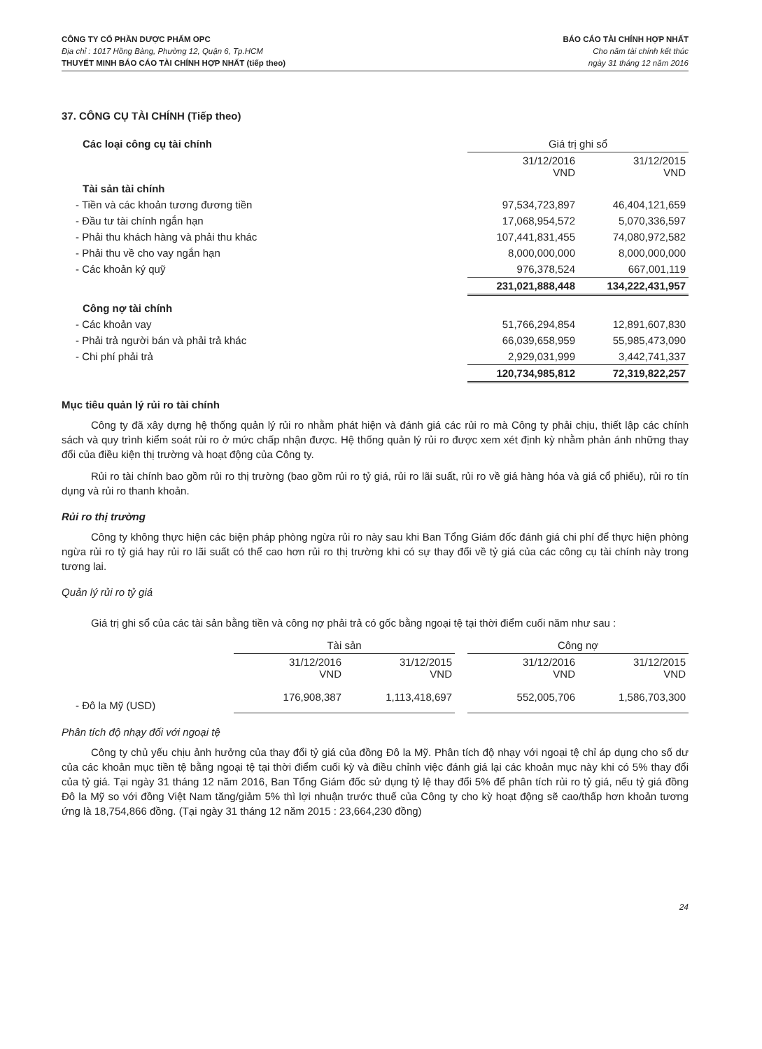CÔNG TY CỔ PHẦN DƯỢC PHẨM OPC
Địa chỉ : 1017 Hồng Bàng, Phường 12, Quận 6, Tp.HCM
THUYẾT MINH BÁO CÁO TÀI CHÍNH HỢP NHẤT (tiếp theo)
BÁO CÁO TÀI CHÍNH HỢP NHẤT
Cho năm tài chính kết thúc
ngày 31 tháng 12 năm 2016
37. CÔNG CỤ TÀI CHÍNH (Tiếp theo)
| Các loại công cụ tài chính | Giá trị ghi sổ | |
| | 31/12/2016 VND | 31/12/2015 VND |
| Tài sản tài chính | | |
| - Tiền và các khoản tương đương tiền | 97,534,723,897 | 46,404,121,659 |
| - Đầu tư tài chính ngắn hạn | 17,068,954,572 | 5,070,336,597 |
| - Phải thu khách hàng và phải thu khác | 107,441,831,455 | 74,080,972,582 |
| - Phải thu về cho vay ngắn hạn | 8,000,000,000 | 8,000,000,000 |
| - Các khoản ký quỹ | 976,378,524 | 667,001,119 |
| | 231,021,888,448 | 134,222,431,957 |
| Công nợ tài chính | | |
| - Các khoản vay | 51,766,294,854 | 12,891,607,830 |
| - Phải trả người bán và phải trả khác | 66,039,658,959 | 55,985,473,090 |
| - Chi phí phải trả | 2,929,031,999 | 3,442,741,337 |
| | 120,734,985,812 | 72,319,822,257 |
Mục tiêu quản lý rủi ro tài chính
Công ty đã xây dựng hệ thống quản lý rủi ro nhằm phát hiện và đánh giá các rủi ro mà Công ty phải chịu, thiết lập các chính sách và quy trình kiểm soát rủi ro ở mức chấp nhận được. Hệ thống quản lý rủi ro được xem xét định kỳ nhằm phản ánh những thay đổi của điều kiện thị trường và hoạt động của Công ty.
Rủi ro tài chính bao gồm rủi ro thị trường (bao gồm rủi ro tỷ giá, rủi ro lãi suất, rủi ro về giá hàng hóa và giá cổ phiếu), rủi ro tín dụng và rủi ro thanh khoản.
Rủi ro thị trường
Công ty không thực hiện các biện pháp phòng ngừa rủi ro này sau khi Ban Tổng Giám đốc đánh giá chi phí để thực hiện phòng ngừa rủi ro tỷ giá hay rủi ro lãi suất có thể cao hơn rủi ro thị trường khi có sự thay đổi về tỷ giá của các công cụ tài chính này trong tương lai.
Quản lý rủi ro tỷ giá
Giá trị ghi sổ của các tài sản bằng tiền và công nợ phải trả có gốc bằng ngoại tệ tại thời điểm cuối năm như sau :
| | Tài sản | | | Công nợ | |
| | 31/12/2016 VND | 31/12/2015 VND | | 31/12/2016 VND | 31/12/2015 VND |
| - Đô la Mỹ (USD) | 176,908,387 | 1,113,418,697 | | 552,005,706 | 1,586,703,300 |
Phân tích độ nhạy đối với ngoại tệ
Công ty chủ yếu chịu ảnh hưởng của thay đổi tỷ giá của đồng Đô la Mỹ. Phân tích độ nhạy với ngoại tệ chỉ áp dụng cho số dư của các khoản mục tiền tệ bằng ngoại tệ tại thời điểm cuối kỳ và điều chỉnh việc đánh giá lại các khoản mục này khi có 5% thay đổi của tỷ giá. Tại ngày 31 tháng 12 năm 2016, Ban Tổng Giám đốc sử dụng tỷ lệ thay đổi 5% để phân tích rủi ro tỷ giá, nếu tỷ giá đồng Đô la Mỹ so với đồng Việt Nam tăng/giảm 5% thì lợi nhuận trước thuế của Công ty cho kỳ hoạt động sẽ cao/thấp hơn khoản tương ứng là 18,754,866 đồng. (Tại ngày 31 tháng 12 năm 2015 : 23,664,230 đồng)
24